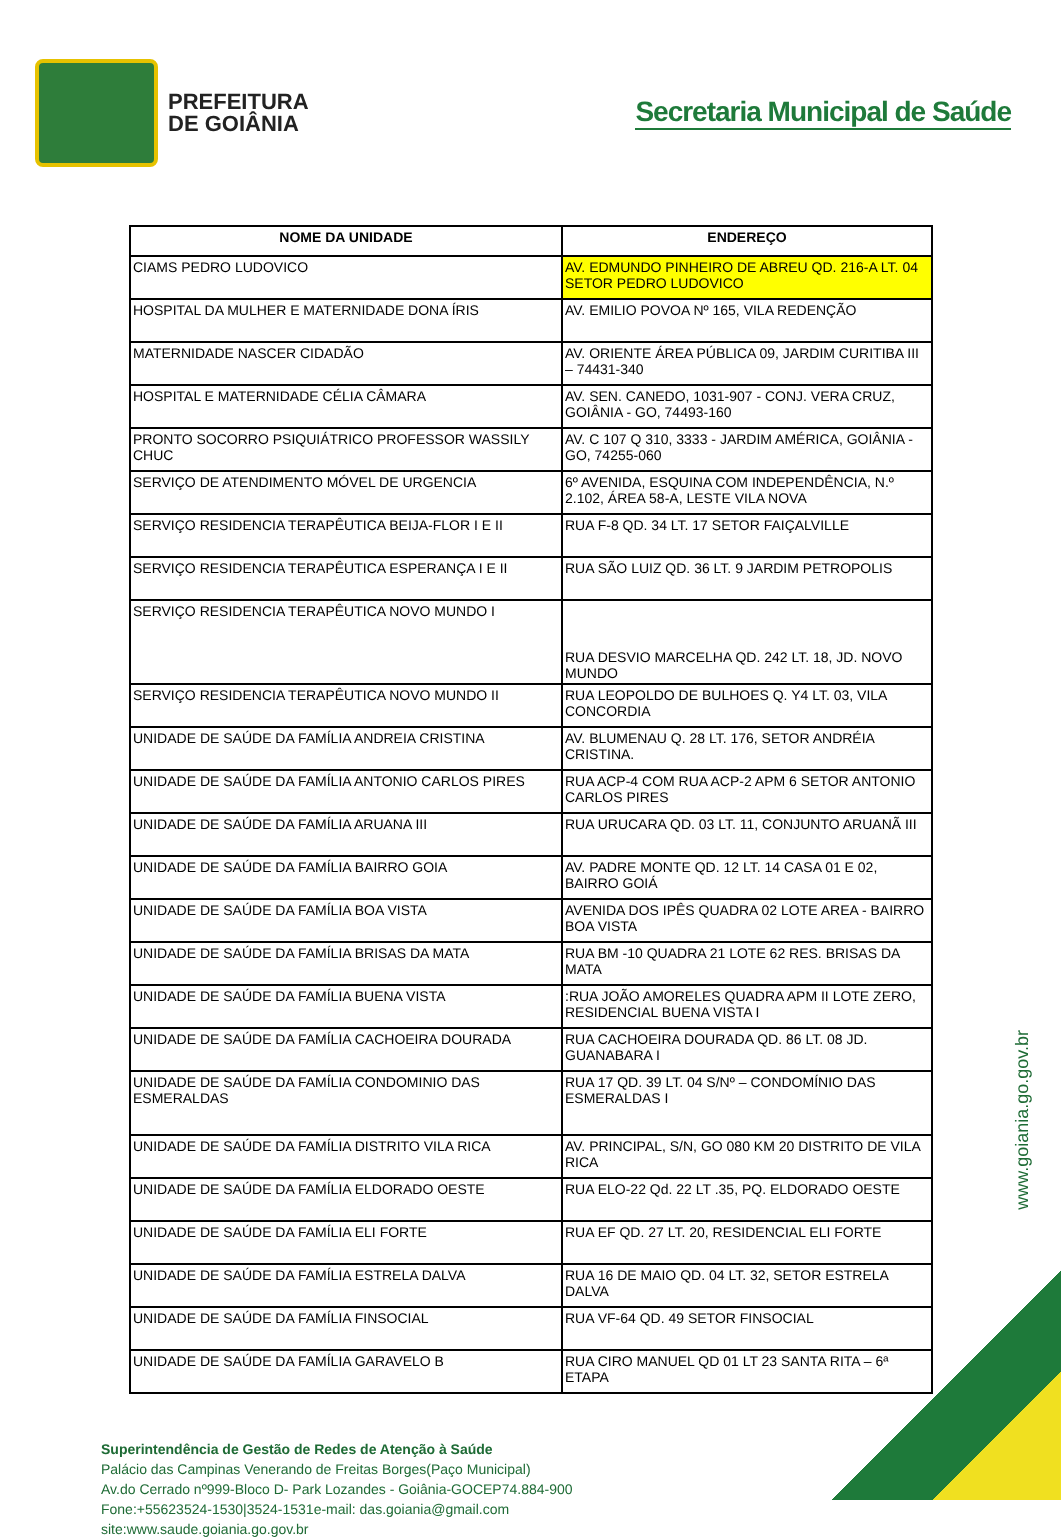PREFEITURA
DE GOIÂNIA
Secretaria Municipal de Saúde
| NOME DA UNIDADE | ENDEREÇO |
| --- | --- |
| CIAMS PEDRO LUDOVICO | AV. EDMUNDO PINHEIRO DE ABREU QD. 216-A LT. 04 SETOR PEDRO LUDOVICO |
| HOSPITAL DA MULHER E MATERNIDADE DONA ÍRIS | AV. EMILIO POVOA Nº 165, VILA REDENÇÃO |
| MATERNIDADE NASCER CIDADÃO | AV. ORIENTE ÁREA PÚBLICA 09, JARDIM CURITIBA III – 74431-340 |
| HOSPITAL E MATERNIDADE CÉLIA CÂMARA | AV. SEN. CANEDO, 1031-907 - CONJ. VERA CRUZ, GOIÂNIA - GO, 74493-160 |
| PRONTO SOCORRO PSIQUIÁTRICO PROFESSOR WASSILY CHUC | AV. C 107 Q 310, 3333 - JARDIM AMÉRICA, GOIÂNIA - GO, 74255-060 |
| SERVIÇO DE ATENDIMENTO MÓVEL DE URGENCIA | 6º AVENIDA, ESQUINA COM INDEPENDÊNCIA, N.º 2.102, ÁREA 58-A, LESTE VILA NOVA |
| SERVIÇO RESIDENCIA TERAPÊUTICA BEIJA-FLOR I E II | RUA F-8 QD. 34 LT. 17 SETOR FAIÇALVILLE |
| SERVIÇO RESIDENCIA TERAPÊUTICA ESPERANÇA I E II | RUA SÃO LUIZ QD. 36 LT. 9 JARDIM PETROPOLIS |
| SERVIÇO RESIDENCIA TERAPÊUTICA NOVO MUNDO I | RUA DESVIO MARCELHA QD. 242 LT. 18, JD. NOVO MUNDO |
| SERVIÇO RESIDENCIA TERAPÊUTICA NOVO MUNDO II | RUA LEOPOLDO DE BULHOES Q. Y4 LT. 03, VILA CONCORDIA |
| UNIDADE DE SAÚDE DA FAMÍLIA ANDREIA CRISTINA | AV. BLUMENAU Q. 28 LT. 176, SETOR ANDRÉIA CRISTINA. |
| UNIDADE DE SAÚDE DA FAMÍLIA ANTONIO CARLOS PIRES | RUA ACP-4 COM RUA ACP-2 APM 6 SETOR ANTONIO CARLOS PIRES |
| UNIDADE DE SAÚDE DA FAMÍLIA ARUANA III | RUA URUCARA QD. 03 LT. 11, CONJUNTO ARUANÃ III |
| UNIDADE DE SAÚDE DA FAMÍLIA BAIRRO GOIA | AV. PADRE MONTE QD. 12 LT. 14 CASA 01 E 02, BAIRRO GOIÁ |
| UNIDADE DE SAÚDE DA FAMÍLIA BOA VISTA | AVENIDA DOS IPÊS QUADRA 02 LOTE AREA - BAIRRO BOA VISTA |
| UNIDADE DE SAÚDE DA FAMÍLIA BRISAS DA MATA | RUA BM -10 QUADRA 21 LOTE 62 RES. BRISAS DA MATA |
| UNIDADE DE SAÚDE DA FAMÍLIA BUENA VISTA | :RUA JOÃO AMORELES QUADRA APM II LOTE ZERO, RESIDENCIAL BUENA VISTA I |
| UNIDADE DE SAÚDE DA FAMÍLIA CACHOEIRA DOURADA | RUA CACHOEIRA DOURADA QD. 86 LT. 08 JD. GUANABARA I |
| UNIDADE DE SAÚDE DA FAMÍLIA CONDOMINIO DAS ESMERALDAS | RUA 17 QD. 39 LT. 04 S/Nº – CONDOMÍNIO DAS ESMERALDAS I |
| UNIDADE DE SAÚDE DA FAMÍLIA DISTRITO VILA RICA | AV. PRINCIPAL, S/N, GO 080 KM 20 DISTRITO DE VILA RICA |
| UNIDADE DE SAÚDE DA FAMÍLIA ELDORADO OESTE | RUA ELO-22 Qd. 22 LT .35, PQ. ELDORADO OESTE |
| UNIDADE DE SAÚDE DA FAMÍLIA ELI FORTE | RUA EF QD. 27 LT. 20, RESIDENCIAL ELI FORTE |
| UNIDADE DE SAÚDE DA FAMÍLIA ESTRELA DALVA | RUA 16 DE MAIO QD. 04 LT. 32, SETOR ESTRELA DALVA |
| UNIDADE DE SAÚDE DA FAMÍLIA FINSOCIAL | RUA VF-64 QD. 49 SETOR FINSOCIAL |
| UNIDADE DE SAÚDE DA FAMÍLIA GARAVELO B | RUA CIRO MANUEL QD 01 LT 23 SANTA RITA – 6ª ETAPA |
Superintendência de Gestão de Redes de Atenção à Saúde
Palácio das Campinas Venerando de Freitas Borges(Paço Municipal)
Av.do Cerrado nº999-Bloco D- Park Lozandes - Goiânia-GOCEP74.884-900
Fone:+55623524-1530|3524-1531e-mail: das.goiania@gmail.com
site:www.saude.goiania.go.gov.br
www.goiania.go.gov.br